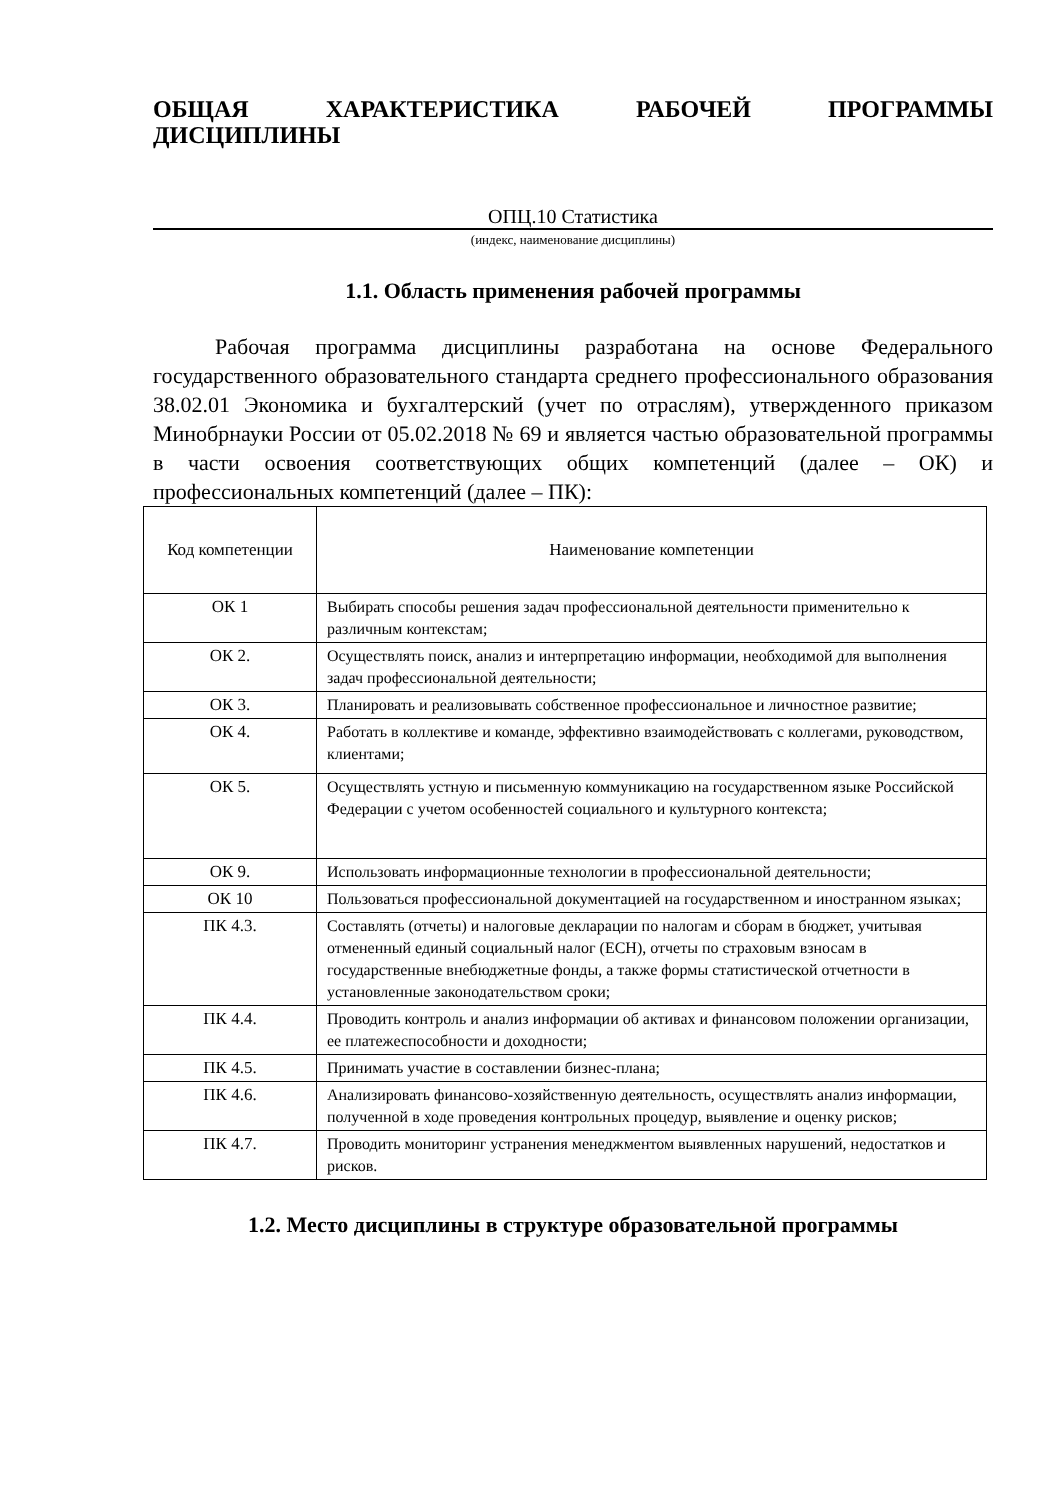ОБЩАЯ ХАРАКТЕРИСТИКА РАБОЧЕЙ ПРОГРАММЫ
ДИСЦИПЛИНЫ
ОПЦ.10 Статистика
(индекс, наименование дисциплины)
1.1. Область применения рабочей программы
Рабочая программа дисциплины разработана на основе Федерального государственного образовательного стандарта среднего профессионального образования 38.02.01 Экономика и бухгалтерский (учет по отраслям), утвержденного приказом Минобрнауки России от 05.02.2018 № 69 и является частью образовательной программы в части освоения соответствующих общих компетенций (далее – ОК) и профессиональных компетенций (далее – ПК):
| Код компетенции | Наименование компетенции |
| --- | --- |
| ОК 1 | Выбирать способы решения задач профессиональной деятельности применительно к различным контекстам; |
| ОК 2. | Осуществлять поиск, анализ и интерпретацию информации, необходимой для выполнения задач профессиональной деятельности; |
| ОК 3. | Планировать и реализовывать собственное профессиональное и личностное развитие; |
| ОК 4. | Работать в коллективе и команде, эффективно взаимодействовать с коллегами, руководством, клиентами; |
| ОК 5. | Осуществлять устную и письменную коммуникацию на государственном языке Российской Федерации с учетом особенностей социального и культурного контекста; |
| ОК 9. | Использовать информационные технологии в профессиональной деятельности; |
| ОК 10 | Пользоваться профессиональной документацией на государственном и иностранном языках; |
| ПК 4.3. | Составлять (отчеты) и налоговые декларации по налогам и сборам в бюджет, учитывая отмененный единый социальный налог (ЕСН), отчеты по страховым взносам в государственные внебюджетные фонды, а также формы статистической отчетности в установленные законодательством сроки; |
| ПК 4.4. | Проводить контроль и анализ информации об активах и финансовом положении организации, ее платежеспособности и доходности; |
| ПК 4.5. | Принимать участие в составлении бизнес-плана; |
| ПК 4.6. | Анализировать финансово-хозяйственную деятельность, осуществлять анализ информации, полученной в ходе проведения контрольных процедур, выявление и оценку рисков; |
| ПК 4.7. | Проводить мониторинг устранения менеджментом выявленных нарушений, недостатков и рисков. |
1.2. Место дисциплины в структуре образовательной программы